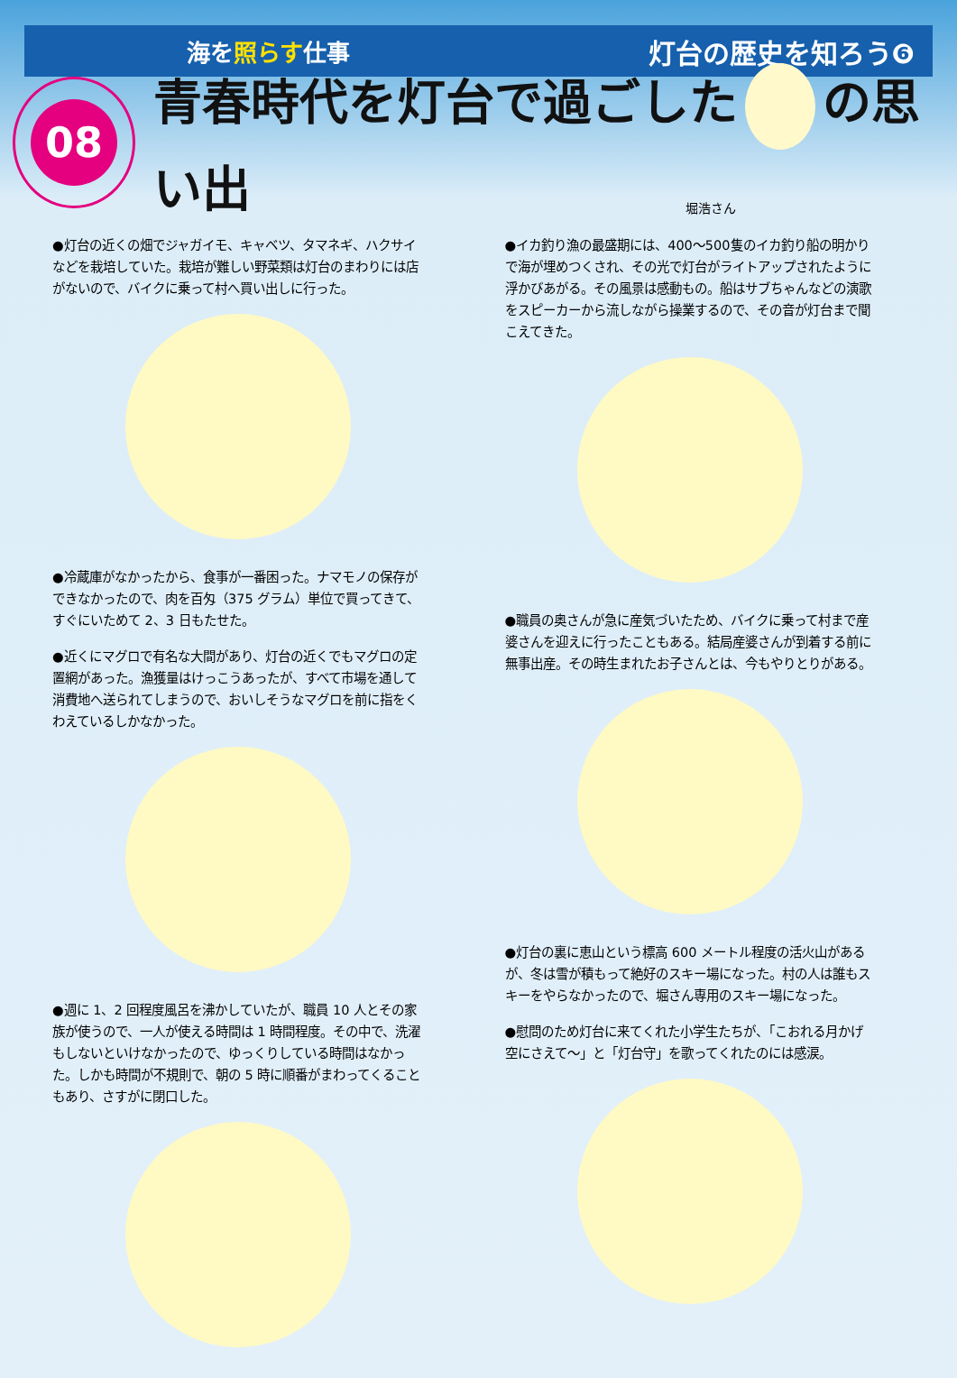海を照らす仕事
灯台の歴史を知ろう❻
08
青春時代を灯台で過ごした の思い出
堀浩さん
●灯台の近くの畑でジャガイモ、キャベツ、タマネギ、ハクサイなどを栽培していた。栽培が難しい野菜類は灯台のまわりには店がないので、バイクに乗って村へ買い出しに行った。
●冷蔵庫がなかったから、食事が一番困った。ナマモノの保存ができなかったので、肉を百匁（375 グラム）単位で買ってきて、すぐにいためて 2、3 日もたせた。
●近くにマグロで有名な大間があり、灯台の近くでもマグロの定置網があった。漁獲量はけっこうあったが、すべて市場を通して消費地へ送られてしまうので、おいしそうなマグロを前に指をくわえているしかなかった。
●週に 1、2 回程度風呂を沸かしていたが、職員 10 人とその家族が使うので、一人が使える時間は 1 時間程度。その中で、洗濯もしないといけなかったので、ゆっくりしている時間はなかった。しかも時間が不規則で、朝の 5 時に順番がまわってくることもあり、さすがに閉口した。
●イカ釣り漁の最盛期には、400〜500隻のイカ釣り船の明かりで海が埋めつくされ、その光で灯台がライトアップされたように浮かびあがる。その風景は感動もの。船はサブちゃんなどの演歌をスピーカーから流しながら操業するので、その音が灯台まで聞こえてきた。
●職員の奥さんが急に産気づいたため、バイクに乗って村まで産婆さんを迎えに行ったこともある。結局産婆さんが到着する前に無事出産。その時生まれたお子さんとは、今もやりとりがある。
●灯台の裏に恵山という標高 600 メートル程度の活火山があるが、冬は雪が積もって絶好のスキー場になった。村の人は誰もスキーをやらなかったので、堀さん専用のスキー場になった。
●慰問のため灯台に来てくれた小学生たちが、「こおれる月かげ空にさえて〜」と「灯台守」を歌ってくれたのには感涙。